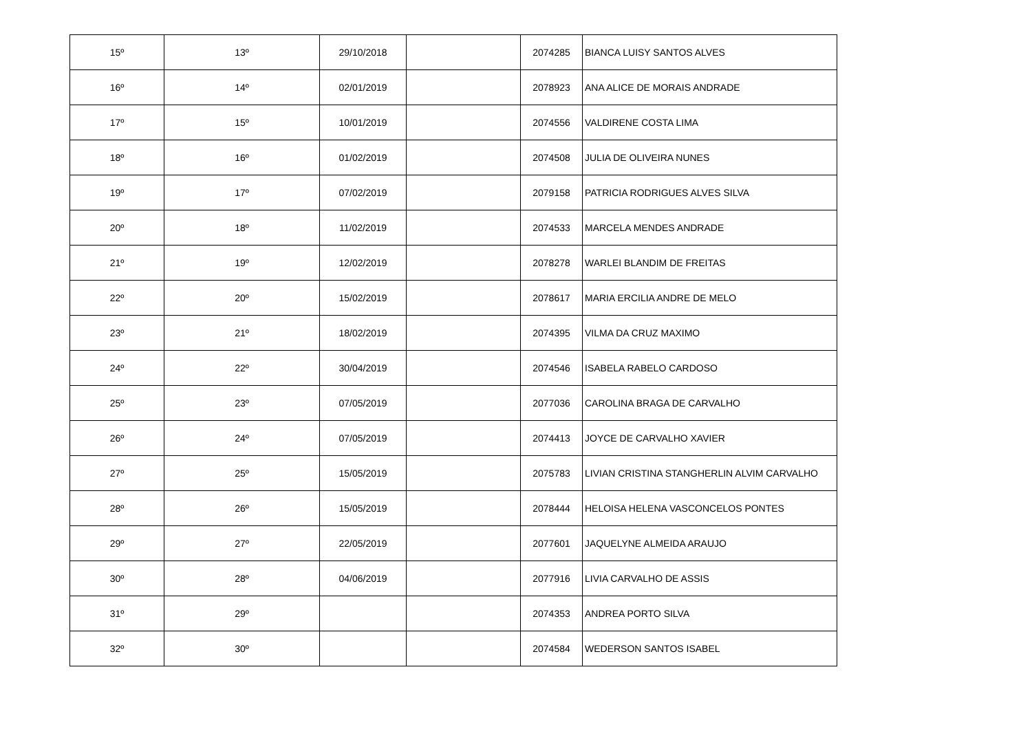| 15º | 13º | 29/10/2018 | | 2074285 | BIANCA LUISY SANTOS ALVES |
| 16º | 14º | 02/01/2019 | | 2078923 | ANA ALICE DE MORAIS ANDRADE |
| 17º | 15º | 10/01/2019 | | 2074556 | VALDIRENE COSTA LIMA |
| 18º | 16º | 01/02/2019 | | 2074508 | JULIA DE OLIVEIRA NUNES |
| 19º | 17º | 07/02/2019 | | 2079158 | PATRICIA RODRIGUES ALVES SILVA |
| 20º | 18º | 11/02/2019 | | 2074533 | MARCELA MENDES ANDRADE |
| 21º | 19º | 12/02/2019 | | 2078278 | WARLEI BLANDIM DE FREITAS |
| 22º | 20º | 15/02/2019 | | 2078617 | MARIA ERCILIA ANDRE DE MELO |
| 23º | 21º | 18/02/2019 | | 2074395 | VILMA DA CRUZ MAXIMO |
| 24º | 22º | 30/04/2019 | | 2074546 | ISABELA RABELO CARDOSO |
| 25º | 23º | 07/05/2019 | | 2077036 | CAROLINA BRAGA DE CARVALHO |
| 26º | 24º | 07/05/2019 | | 2074413 | JOYCE DE CARVALHO XAVIER |
| 27º | 25º | 15/05/2019 | | 2075783 | LIVIAN CRISTINA STANGHERLIN ALVIM CARVALHO |
| 28º | 26º | 15/05/2019 | | 2078444 | HELOISA HELENA VASCONCELOS PONTES |
| 29º | 27º | 22/05/2019 | | 2077601 | JAQUELYNE ALMEIDA ARAUJO |
| 30º | 28º | 04/06/2019 | | 2077916 | LIVIA CARVALHO DE ASSIS |
| 31º | 29º | | | 2074353 | ANDREA PORTO SILVA |
| 32º | 30º | | | 2074584 | WEDERSON SANTOS ISABEL |